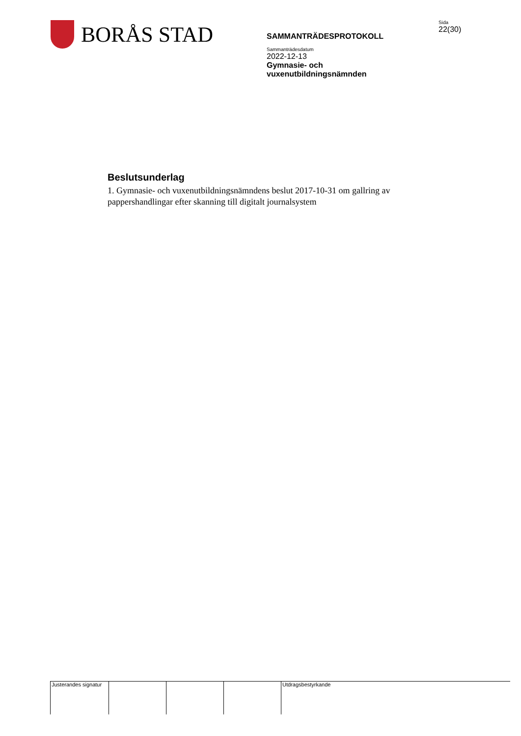BORÅS STAD
SAMMANTRÄDESPROTOKOLL
Sammanträdesdatum
2022-12-13
Gymnasie- och
vuxenutbildningsnämnden
Sida
22(30)
Beslutsunderlag
1. Gymnasie- och vuxenutbildningsnämndens beslut 2017-10-31 om gallring av pappershandlingar efter skanning till digitalt journalsystem
Justerandes signatur
Utdragsbestyrkande